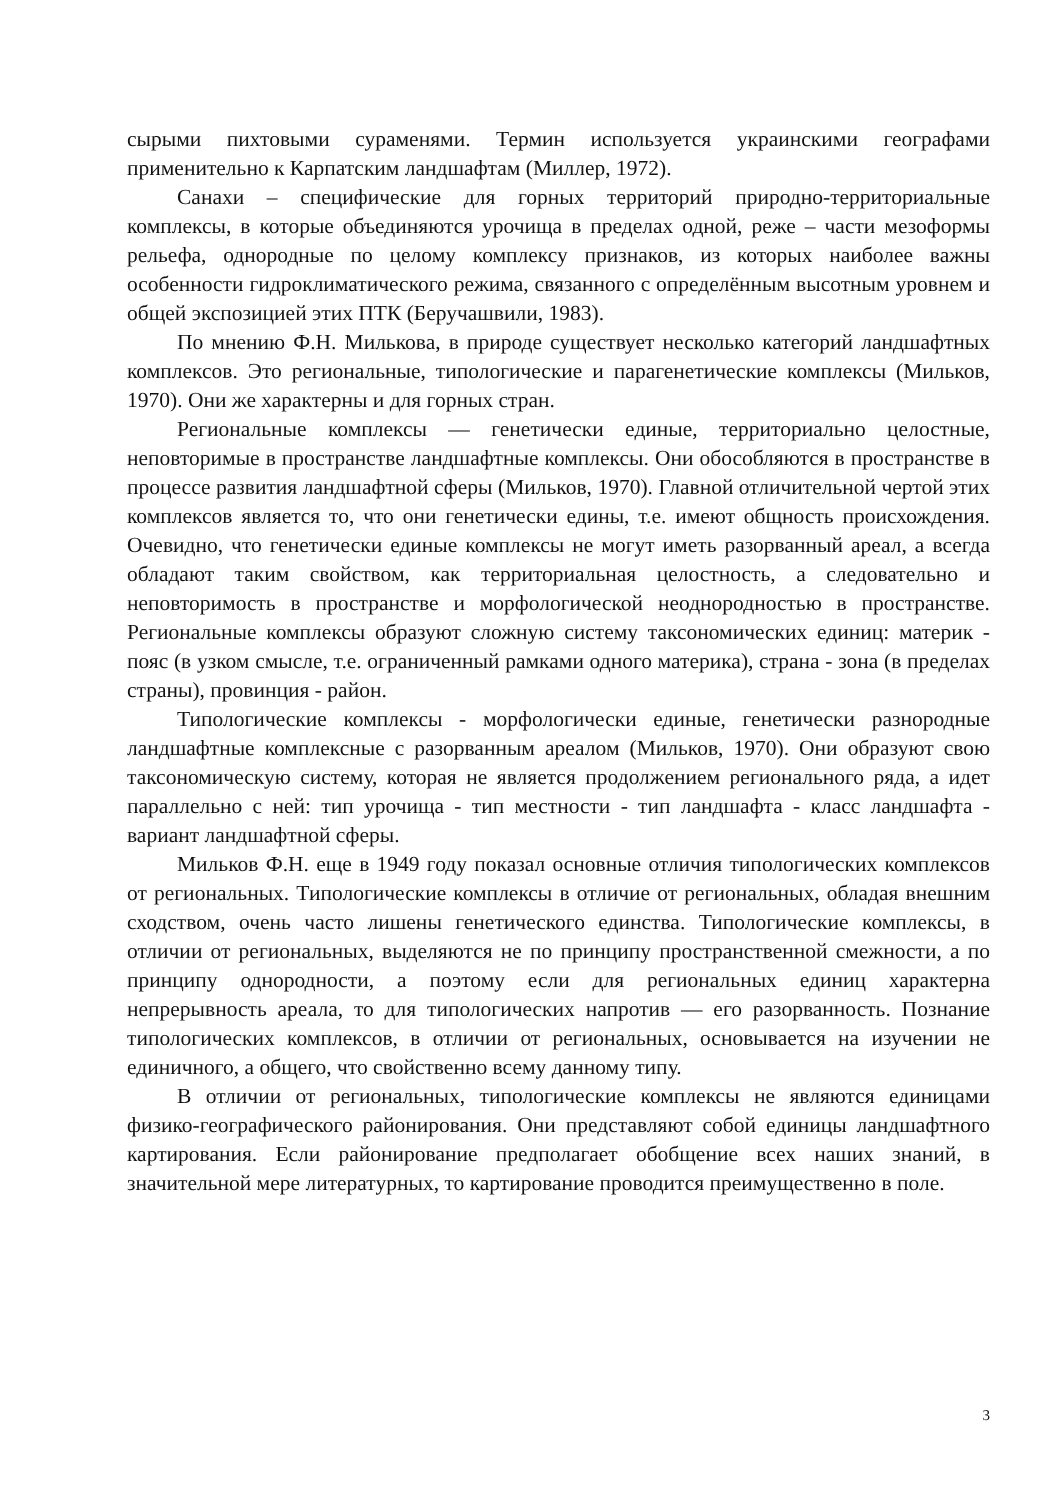сырыми пихтовыми сураменями. Термин используется украинскими географами применительно к Карпатским ландшафтам (Миллер, 1972).
Санахи – специфические для горных территорий природно-территориальные комплексы, в которые объединяются урочища в пределах одной, реже – части мезоформы рельефа, однородные по целому комплексу признаков, из которых наиболее важны особенности гидроклиматического режима, связанного с определённым высотным уровнем и общей экспозицией этих ПТК (Беручашвили, 1983).
По мнению Ф.Н. Милькова, в природе существует несколько категорий ландшафтных комплексов. Это региональные, типологические и парагенетические комплексы (Мильков, 1970). Они же характерны и для горных стран.
Региональные комплексы — генетически единые, территориально целостные, неповторимые в пространстве ландшафтные комплексы. Они обособляются в пространстве в процессе развития ландшафтной сферы (Мильков, 1970). Главной отличительной чертой этих комплексов является то, что они генетически едины, т.е. имеют общность происхождения. Очевидно, что генетически единые комплексы не могут иметь разорванный ареал, а всегда обладают таким свойством, как территориальная целостность, а следовательно и неповторимость в пространстве и морфологической неоднородностью в пространстве. Региональные комплексы образуют сложную систему таксономических единиц: материк - пояс (в узком смысле, т.е. ограниченный рамками одного материка), страна - зона (в пределах страны), провинция - район.
Типологические комплексы - морфологически единые, генетически разнородные ландшафтные комплексные с разорванным ареалом (Мильков, 1970). Они образуют свою таксономическую систему, которая не является продолжением регионального ряда, а идет параллельно с ней: тип урочища - тип местности - тип ландшафта - класс ландшафта - вариант ландшафтной сферы.
Мильков Ф.Н. еще в 1949 году показал основные отличия типологических комплексов от региональных. Типологические комплексы в отличие от региональных, обладая внешним сходством, очень часто лишены генетического единства. Типологические комплексы, в отличии от региональных, выделяются не по принципу пространственной смежности, а по принципу однородности, а поэтому если для региональных единиц характерна непрерывность ареала, то для типологических напротив — его разорванность. Познание типологических комплексов, в отличии от региональных, основывается на изучении не единичного, а общего, что свойственно всему данному типу.
В отличии от региональных, типологические комплексы не являются единицами физико-географического районирования. Они представляют собой единицы ландшафтного картирования. Если районирование предполагает обобщение всех наших знаний, в значительной мере литературных, то картирование проводится преимущественно в поле.
3